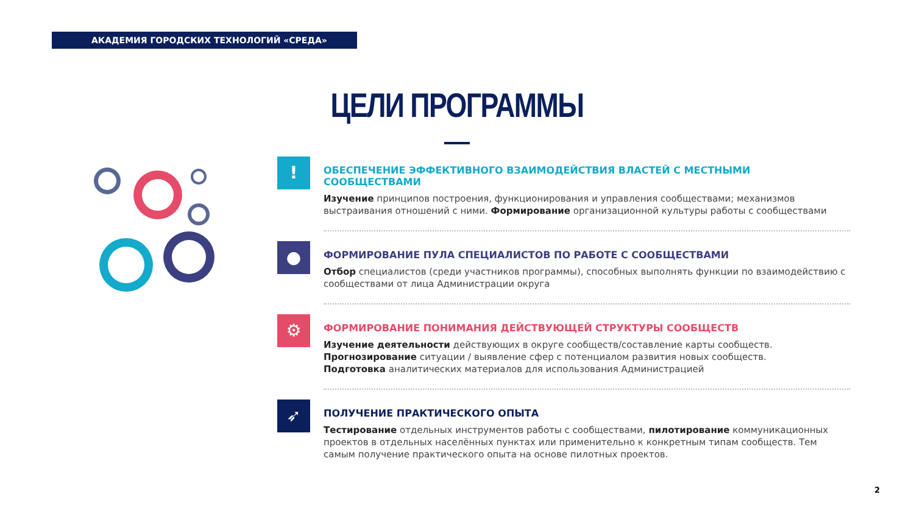АКАДЕМИЯ ГОРОДСКИХ ТЕХНОЛОГИЙ «СРЕДА»
ЦЕЛИ ПРОГРАММЫ
!
ОБЕСПЕЧЕНИЕ ЭФФЕКТИВНОГО ВЗАИМОДЕЙСТВИЯ ВЛАСТЕЙ С МЕСТНЫМИ СООБЩЕСТВАМИ
Изучение принципов построения, функционирования и управления сообществами; механизмов выстраивания отношений с ними. Формирование организационной культуры работы с сообществами
●
ФОРМИРОВАНИЕ ПУЛА СПЕЦИАЛИСТОВ ПО РАБОТЕ С СООБЩЕСТВАМИ
Отбор специалистов (среди участников программы), способных выполнять функции по взаимодействию с сообществами от лица Администрации округа
⚙
ФОРМИРОВАНИЕ ПОНИМАНИЯ ДЕЙСТВУЮЩЕЙ СТРУКТУРЫ СООБЩЕСТВ
Изучение деятельности действующих в округе сообществ/составление карты сообществ.
Прогнозирование ситуации / выявление сфер с потенциалом развития новых сообществ.
Подготовка аналитических материалов для использования Администрацией
➶
ПОЛУЧЕНИЕ ПРАКТИЧЕСКОГО ОПЫТА
Тестирование отдельных инструментов работы с сообществами, пилотирование коммуникационных проектов в отдельных населённых пунктах или применительно к конкретным типам сообществ. Тем самым получение практического опыта на основе пилотных проектов.
2